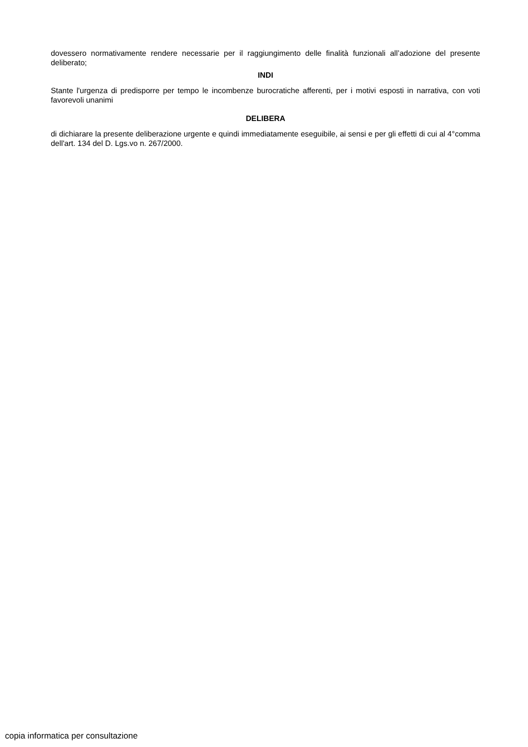dovessero normativamente rendere necessarie per il raggiungimento delle finalità funzionali all’adozione del presente deliberato;
INDI
Stante l'urgenza di predisporre per tempo le incombenze burocratiche afferenti, per i motivi esposti in narrativa, con voti favorevoli unanimi
DELIBERA
di dichiarare la presente deliberazione urgente e quindi immediatamente eseguibile, ai sensi e per gli effetti di cui al 4°comma dell'art. 134 del D. Lgs.vo n. 267/2000.
copia informatica per consultazione